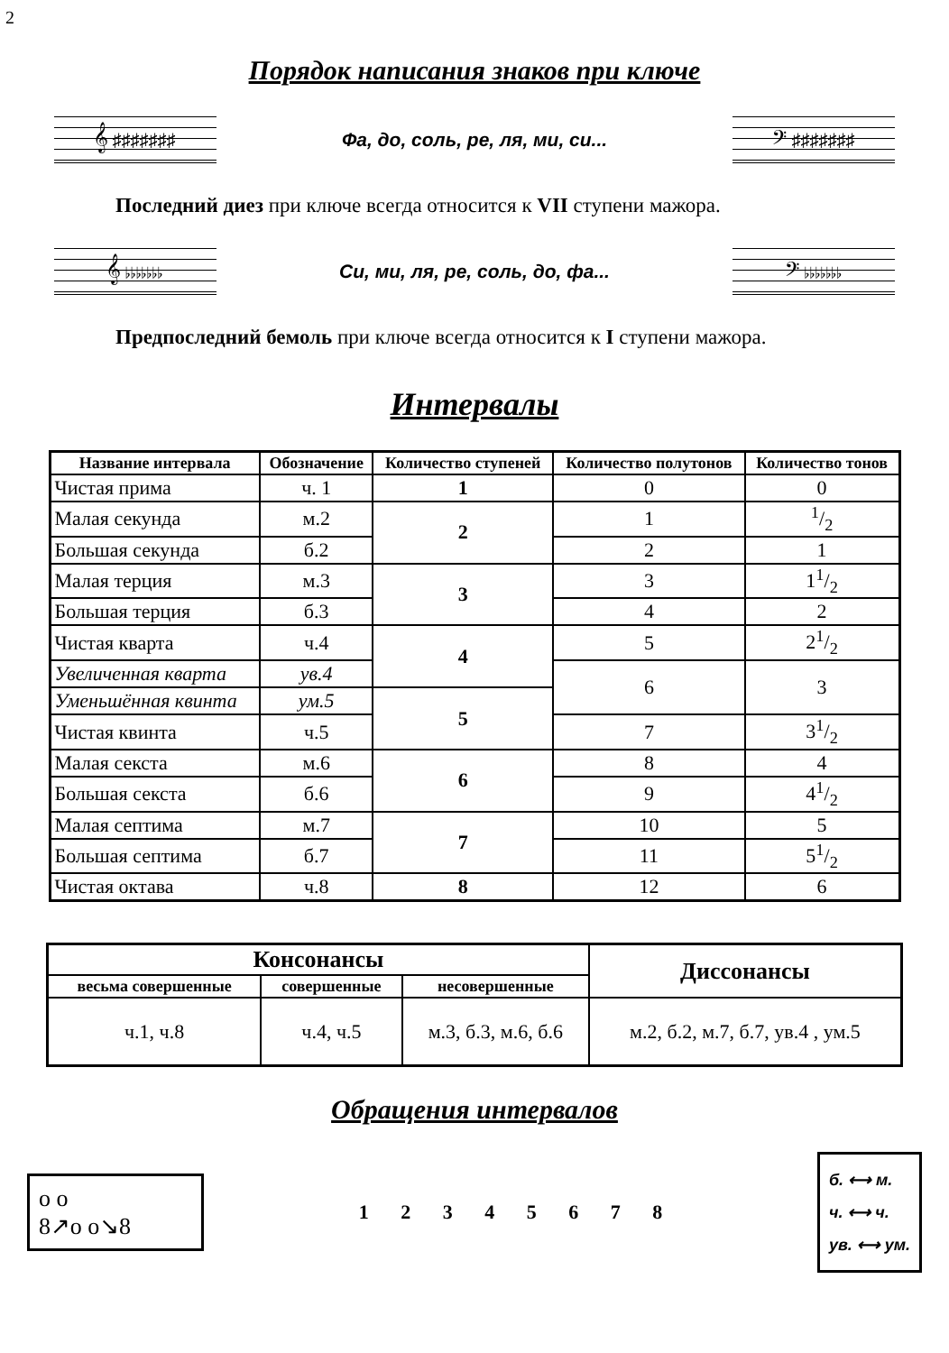2
Порядок написания знаков при ключе
𝄞 ♯♯♯♯♯♯♯
Фа, до, соль, ре, ля, ми, си...
𝄢 ♯♯♯♯♯♯♯
Последний диез при ключе всегда относится к VII ступени мажора.
𝄞 ♭♭♭♭♭♭♭
Си, ми, ля, ре, соль, до, фа...
𝄢 ♭♭♭♭♭♭♭
Предпоследний бемоль при ключе всегда относится к I ступени мажора.
Интервалы
| Название интервала | Обозначение | Количество ступеней | Количество полутонов | Количество тонов |
| --- | --- | --- | --- | --- |
| Чистая прима | ч. 1 | 1 | 0 | 0 |
| Малая секунда | м.2 | 2 | 1 | 1/2 |
| Большая секунда | б.2 | | 2 | 1 |
| Малая терция | м.3 | 3 | 3 | 11/2 |
| Большая терция | б.3 | | 4 | 2 |
| Чистая кварта | ч.4 | 4 | 5 | 21/2 |
| Увеличенная кварта | ув.4 | | 6 | 3 |
| Уменьшённая квинта | ум.5 | 5 | | |
| Чистая квинта | ч.5 | | 7 | 31/2 |
| Малая секста | м.6 | 6 | 8 | 4 |
| Большая секста | б.6 | | 9 | 41/2 |
| Малая септима | м.7 | 7 | 10 | 5 |
| Большая септима | б.7 | | 11 | 51/2 |
| Чистая октава | ч.8 | 8 | 12 | 6 |
| Консонансы | | | Диссонансы |
| --- | --- | --- | --- |
| весьма совершенные | совершенные | несовершенные | |
| ч.1, ч.8 | ч.4, ч.5 | м.3, б.3, м.6, б.6 | м.2, б.2, м.7, б.7, ув.4 , ум.5 |
Обращения интервалов
o o
8↗o o↘8
1 2 3 4 5 6 7 8
б. ⟷ м.
ч. ⟷ ч.
ув. ⟷ ум.